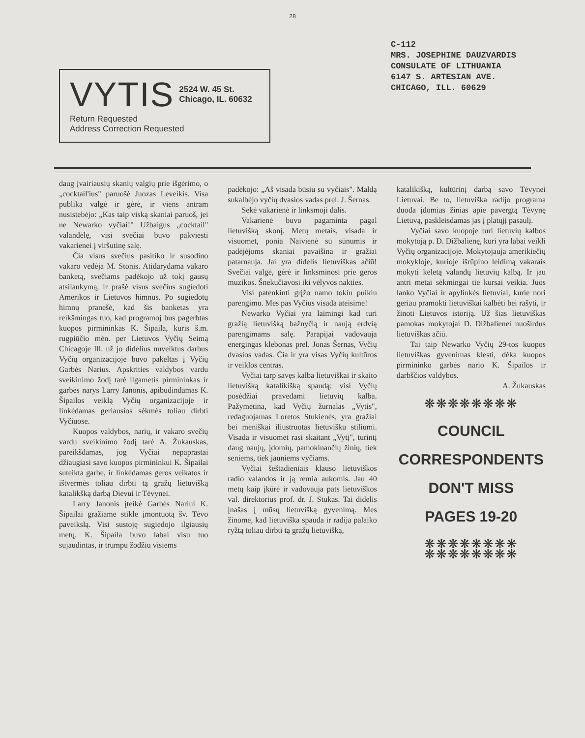28
VYTIS 2524 W. 45 St.
Chicago, IL. 60632
Return Requested
Address Correction Requested
C-112
MRS. JOSEPHINE DAUZVARDIS
CONSULATE OF LITHUANIA
6147 S. ARTESIAN AVE.
CHICAGO, ILL. 60629
daug įvairiausių skanių valgių prie išgėrimo, o „cocktail'ius" paruošė Juozas Leveikis. Visa publika valgė ir gėrė, ir viens antram nusistebėjo: „Kas taip viską skaniai paruoš, jei ne Newarko vyčiai!" Užbaigus „cocktail" valandėlę, visi svečiai buvo pakviesti vakarienei į viršutinę salę.
Čia visus svečius pasitiko ir susodino vakaro vedėja M. Stonis. Atidarydama vakaro banketą, svečiams padėkojo už tokį gausų atsilankymą, ir prašė visus svečius sugiedoti Amerikos ir Lietuvos himnus. Po sugiedotų himnų pranešė, kad šis banketas yra reikšmingas tuo, kad programoj bus pagerbtas kuopos pirmininkas K. Šipaila, kuris š.m. rugpiūčio mėn. per Lietuvos Vyčių Seimą Chicagoje Ill. už jo didelius nuveiktus darbus Vyčių organizacijoje buvo pakeltas į Vyčių Garbės Narius. Apskrities valdybos vardu sveikinimo žodį tarė ilgametis pirmininkas ir garbės narys Larry Janonis, apibudindamas K. Šipailos veiklą Vyčių organizacijoje ir linkėdamas geriausios sėkmės toliau dirbti Vyčiuose.
Kuopos valdybos, narių, ir vakaro svečių vardu sveikinimo žodį tarė A. Žukauskas, pareikšdamas, jog Vyčiai nepaprastai džiaugiasi savo kuopos pirmininkui K. Šipailai suteikta garbe, ir linkėdamas geros veikatos ir ištvermės toliau dirbti tą gražų lietuvišką katalikšką darbą Dievui ir Tėvynei.
Larry Janonis įteikė Garbės Nariui K. Šipailai gražiame stikle įmontuotą šv. Tėvo paveikslą. Visi sustoję sugiedojo ilgiausių metų. K. Šipaila buvo labai visu tuo sujaudintas, ir trumpu žodžiu visiems
padėkojo: „Aš visada būsiu su vyčiais". Maldą sukalbėjo vyčių dvasios vadas prel. J. Šernas.
Sekė vakarienė ir linksmoji dalis.
Vakarienė buvo pagaminta pagal lietuvišką skonį. Metų metais, visada ir visuomet, ponia Naivienė su sūnumis ir padėjėjoms skaniai pavaišina ir gražiai patarnauja. Jai yra didelis lietuviškas ačiū! Svečiai valgė, gėrė ir linksminosi prie geros muzikos. Šnekučiavosi iki vėlyvos nakties.
Visi patenkinti grįžo namo tokiu puikiu parengimu. Mes pas Vyčius visada ateisime!
Newarko Vyčiai yra laimingi kad turi gražią lietuvišką bažnyčią ir naują erdvią parengimams salę. Parapijai vadovauja energingas klebonas prel. Jonas Šernas, Vyčių dvasios vadas. Čia ir yra visas Vyčių kultūros ir veiklos centras.
Vyčiai tarp savęs kalba lietuviškai ir skaito lietuvišką katalikišką spaudą: visi Vyčių posėdžiai pravedami lietuvių kalba. Pažymėtina, kad Vyčių žurnalas „Vytis", redaguojamas Loretos Stukienės, yra gražiai bei meniškai iliustruotas lietuvišku stiliumi. Visada ir visuomet rasi skaitant „Vytį", turintį daug naujų, įdomių, pamokinančių žinių, tiek seniems, tiek jauniems vyčiams.
Vyčiai šeštadieniais klauso lietuviškos radio valandos ir ją remia aukomis. Jau 40 metų kaip įkūrė ir vadovauja pats lietuviškos val. direktorius prof. dr. J. Stukas. Tai didelis įnašas į mūsų lietuvišką gyvenimą. Mes žinome, kad lietuviška spauda ir radija palaiko ryžtą toliau dirbti tą gražų lietuvišką,
katalikišką, kultūrinį darbą savo Tėvynei Lietuvai. Be to, lietuviška radijo programa duoda įdomias žinias apie pavergtą Tėvynę Lietuvą, paskleisdamas jas į platųjį pasaulį.
Vyčiai savo kuopoje turi lietuvių kalbos mokytoją p. D. Dižbalienę, kuri yra labai veikli Vyčių organizacijoje. Mokytojauja amerikiečių mokykloje, kurioje išrūpino leidimą vakarais mokyti keletą valandų lietuvių kalbą. Ir jau antri metai sėkmingai tie kursai veikia. Juos lanko Vyčiai ir apylinkės lietuviai, kurie nori geriau pramokti lietuviškai kalbėti bei rašyti, ir žinoti Lietuvos istoriją. Už šias lietuviškas pamokas mokytojai D. Dižbalienei nuoširdus lietuviškas ačiū.
Tai taip Newarko Vyčių 29-tos kuopos lietuviškas gyvenimas klesti, dėka kuopos pirmininko garbės nario K. Šipailos ir darbščios valdybos.
A. Žukauskas
❋❋❋❋❋❋❋❋
COUNCIL
CORRESPONDENTS
DON'T MISS
PAGES 19-20
❋❋❋❋❋❋❋❋
❋❋❋❋❋❋❋❋